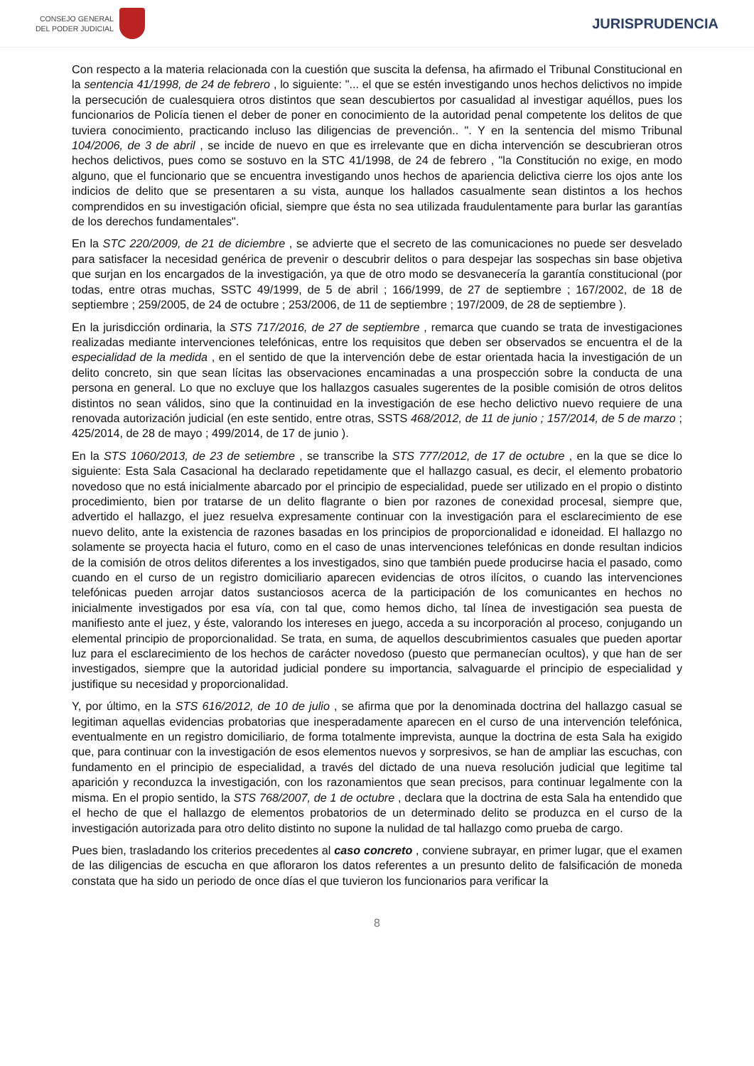CONSEJO GENERAL
DEL PODER JUDICIAL
JURISPRUDENCIA
Con respecto a la materia relacionada con la cuestión que suscita la defensa, ha afirmado el Tribunal Constitucional en la sentencia 41/1998, de 24 de febrero , lo siguiente: "... el que se estén investigando unos hechos delictivos no impide la persecución de cualesquiera otros distintos que sean descubiertos por casualidad al investigar aquéllos, pues los funcionarios de Policía tienen el deber de poner en conocimiento de la autoridad penal competente los delitos de que tuviera conocimiento, practicando incluso las diligencias de prevención.. ". Y en la sentencia del mismo Tribunal 104/2006, de 3 de abril , se incide de nuevo en que es irrelevante que en dicha intervención se descubrieran otros hechos delictivos, pues como se sostuvo en la STC 41/1998, de 24 de febrero , "la Constitución no exige, en modo alguno, que el funcionario que se encuentra investigando unos hechos de apariencia delictiva cierre los ojos ante los indicios de delito que se presentaren a su vista, aunque los hallados casualmente sean distintos a los hechos comprendidos en su investigación oficial, siempre que ésta no sea utilizada fraudulentamente para burlar las garantías de los derechos fundamentales".
En la STC 220/2009, de 21 de diciembre , se advierte que el secreto de las comunicaciones no puede ser desvelado para satisfacer la necesidad genérica de prevenir o descubrir delitos o para despejar las sospechas sin base objetiva que surjan en los encargados de la investigación, ya que de otro modo se desvanecería la garantía constitucional (por todas, entre otras muchas, SSTC 49/1999, de 5 de abril ; 166/1999, de 27 de septiembre ; 167/2002, de 18 de septiembre ; 259/2005, de 24 de octubre ; 253/2006, de 11 de septiembre ; 197/2009, de 28 de septiembre ).
En la jurisdicción ordinaria, la STS 717/2016, de 27 de septiembre , remarca que cuando se trata de investigaciones realizadas mediante intervenciones telefónicas, entre los requisitos que deben ser observados se encuentra el de la especialidad de la medida , en el sentido de que la intervención debe de estar orientada hacia la investigación de un delito concreto, sin que sean lícitas las observaciones encaminadas a una prospección sobre la conducta de una persona en general. Lo que no excluye que los hallazgos casuales sugerentes de la posible comisión de otros delitos distintos no sean válidos, sino que la continuidad en la investigación de ese hecho delictivo nuevo requiere de una renovada autorización judicial (en este sentido, entre otras, SSTS 468/2012, de 11 de junio ; 157/2014, de 5 de marzo ; 425/2014, de 28 de mayo ; 499/2014, de 17 de junio ).
En la STS 1060/2013, de 23 de setiembre , se transcribe la STS 777/2012, de 17 de octubre , en la que se dice lo siguiente: Esta Sala Casacional ha declarado repetidamente que el hallazgo casual, es decir, el elemento probatorio novedoso que no está inicialmente abarcado por el principio de especialidad, puede ser utilizado en el propio o distinto procedimiento, bien por tratarse de un delito flagrante o bien por razones de conexidad procesal, siempre que, advertido el hallazgo, el juez resuelva expresamente continuar con la investigación para el esclarecimiento de ese nuevo delito, ante la existencia de razones basadas en los principios de proporcionalidad e idoneidad. El hallazgo no solamente se proyecta hacia el futuro, como en el caso de unas intervenciones telefónicas en donde resultan indicios de la comisión de otros delitos diferentes a los investigados, sino que también puede producirse hacia el pasado, como cuando en el curso de un registro domiciliario aparecen evidencias de otros ilícitos, o cuando las intervenciones telefónicas pueden arrojar datos sustanciosos acerca de la participación de los comunicantes en hechos no inicialmente investigados por esa vía, con tal que, como hemos dicho, tal línea de investigación sea puesta de manifiesto ante el juez, y éste, valorando los intereses en juego, acceda a su incorporación al proceso, conjugando un elemental principio de proporcionalidad. Se trata, en suma, de aquellos descubrimientos casuales que pueden aportar luz para el esclarecimiento de los hechos de carácter novedoso (puesto que permanecían ocultos), y que han de ser investigados, siempre que la autoridad judicial pondere su importancia, salvaguarde el principio de especialidad y justifique su necesidad y proporcionalidad.
Y, por último, en la STS 616/2012, de 10 de julio , se afirma que por la denominada doctrina del hallazgo casual se legitiman aquellas evidencias probatorias que inesperadamente aparecen en el curso de una intervención telefónica, eventualmente en un registro domiciliario, de forma totalmente imprevista, aunque la doctrina de esta Sala ha exigido que, para continuar con la investigación de esos elementos nuevos y sorpresivos, se han de ampliar las escuchas, con fundamento en el principio de especialidad, a través del dictado de una nueva resolución judicial que legitime tal aparición y reconduzca la investigación, con los razonamientos que sean precisos, para continuar legalmente con la misma. En el propio sentido, la STS 768/2007, de 1 de octubre , declara que la doctrina de esta Sala ha entendido que el hecho de que el hallazgo de elementos probatorios de un determinado delito se produzca en el curso de la investigación autorizada para otro delito distinto no supone la nulidad de tal hallazgo como prueba de cargo.
Pues bien, trasladando los criterios precedentes al caso concreto , conviene subrayar, en primer lugar, que el examen de las diligencias de escucha en que afloraron los datos referentes a un presunto delito de falsificación de moneda constata que ha sido un periodo de once días el que tuvieron los funcionarios para verificar la
8